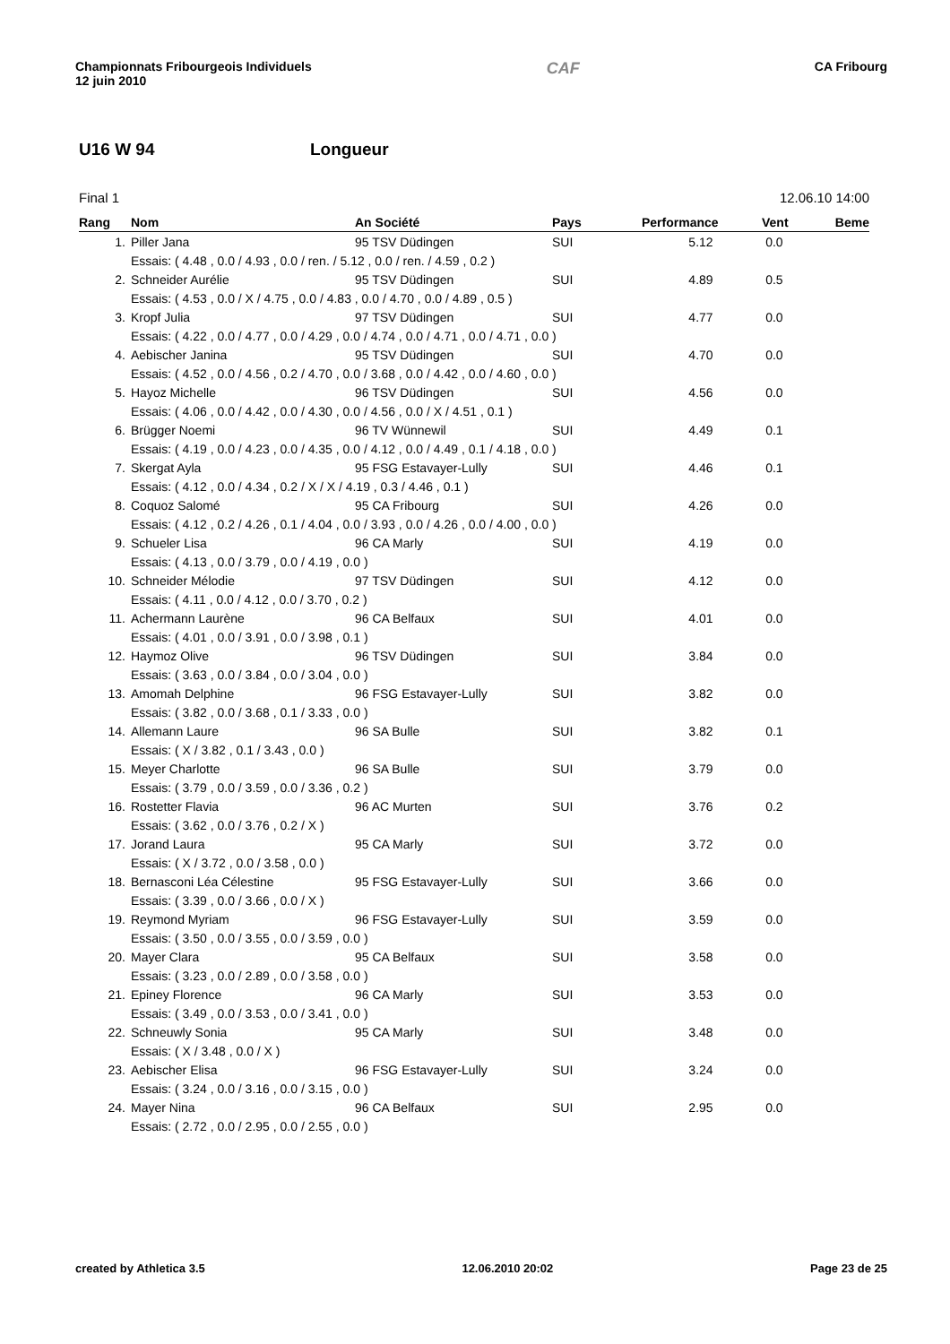Championnats Fribourgeois Individuels
12 juin 2010
CAF
CA Fribourg
U16 W 94 Longueur
Final 1 12.06.10 14:00
| Rang | Nom | An Société | Pays | Performance | Vent | Beme |
| --- | --- | --- | --- | --- | --- | --- |
| 1. | Piller Jana | 95 TSV Düdingen | SUI | 5.12 | 0.0 | |
| | Essais: ( 4.48 , 0.0 / 4.93 , 0.0 / ren. / 5.12 , 0.0 / ren. / 4.59 , 0.2 ) | | | | | |
| 2. | Schneider Aurélie | 95 TSV Düdingen | SUI | 4.89 | 0.5 | |
| | Essais: ( 4.53 , 0.0 / X / 4.75 , 0.0 / 4.83 , 0.0 / 4.70 , 0.0 / 4.89 , 0.5 ) | | | | | |
| 3. | Kropf Julia | 97 TSV Düdingen | SUI | 4.77 | 0.0 | |
| | Essais: ( 4.22 , 0.0 / 4.77 , 0.0 / 4.29 , 0.0 / 4.74 , 0.0 / 4.71 , 0.0 / 4.71 , 0.0 ) | | | | | |
| 4. | Aebischer Janina | 95 TSV Düdingen | SUI | 4.70 | 0.0 | |
| | Essais: ( 4.52 , 0.0 / 4.56 , 0.2 / 4.70 , 0.0 / 3.68 , 0.0 / 4.42 , 0.0 / 4.60 , 0.0 ) | | | | | |
| 5. | Hayoz Michelle | 96 TSV Düdingen | SUI | 4.56 | 0.0 | |
| | Essais: ( 4.06 , 0.0 / 4.42 , 0.0 / 4.30 , 0.0 / 4.56 , 0.0 / X / 4.51 , 0.1 ) | | | | | |
| 6. | Brügger Noemi | 96 TV Wünnewil | SUI | 4.49 | 0.1 | |
| | Essais: ( 4.19 , 0.0 / 4.23 , 0.0 / 4.35 , 0.0 / 4.12 , 0.0 / 4.49 , 0.1 / 4.18 , 0.0 ) | | | | | |
| 7. | Skergat Ayla | 95 FSG Estavayer-Lully | SUI | 4.46 | 0.1 | |
| | Essais: ( 4.12 , 0.0 / 4.34 , 0.2 / X / X / 4.19 , 0.3 / 4.46 , 0.1 ) | | | | | |
| 8. | Coquoz Salomé | 95 CA Fribourg | SUI | 4.26 | 0.0 | |
| | Essais: ( 4.12 , 0.2 / 4.26 , 0.1 / 4.04 , 0.0 / 3.93 , 0.0 / 4.26 , 0.0 / 4.00 , 0.0 ) | | | | | |
| 9. | Schueler Lisa | 96 CA Marly | SUI | 4.19 | 0.0 | |
| | Essais: ( 4.13 , 0.0 / 3.79 , 0.0 / 4.19 , 0.0 ) | | | | | |
| 10. | Schneider Mélodie | 97 TSV Düdingen | SUI | 4.12 | 0.0 | |
| | Essais: ( 4.11 , 0.0 / 4.12 , 0.0 / 3.70 , 0.2 ) | | | | | |
| 11. | Achermann Laurène | 96 CA Belfaux | SUI | 4.01 | 0.0 | |
| | Essais: ( 4.01 , 0.0 / 3.91 , 0.0 / 3.98 , 0.1 ) | | | | | |
| 12. | Haymoz Olive | 96 TSV Düdingen | SUI | 3.84 | 0.0 | |
| | Essais: ( 3.63 , 0.0 / 3.84 , 0.0 / 3.04 , 0.0 ) | | | | | |
| 13. | Amomah Delphine | 96 FSG Estavayer-Lully | SUI | 3.82 | 0.0 | |
| | Essais: ( 3.82 , 0.0 / 3.68 , 0.1 / 3.33 , 0.0 ) | | | | | |
| 14. | Allemann Laure | 96 SA Bulle | SUI | 3.82 | 0.1 | |
| | Essais: ( X / 3.82 , 0.1 / 3.43 , 0.0 ) | | | | | |
| 15. | Meyer Charlotte | 96 SA Bulle | SUI | 3.79 | 0.0 | |
| | Essais: ( 3.79 , 0.0 / 3.59 , 0.0 / 3.36 , 0.2 ) | | | | | |
| 16. | Rostetter Flavia | 96 AC Murten | SUI | 3.76 | 0.2 | |
| | Essais: ( 3.62 , 0.0 / 3.76 , 0.2 / X ) | | | | | |
| 17. | Jorand Laura | 95 CA Marly | SUI | 3.72 | 0.0 | |
| | Essais: ( X / 3.72 , 0.0 / 3.58 , 0.0 ) | | | | | |
| 18. | Bernasconi Léa Célestine | 95 FSG Estavayer-Lully | SUI | 3.66 | 0.0 | |
| | Essais: ( 3.39 , 0.0 / 3.66 , 0.0 / X ) | | | | | |
| 19. | Reymond Myriam | 96 FSG Estavayer-Lully | SUI | 3.59 | 0.0 | |
| | Essais: ( 3.50 , 0.0 / 3.55 , 0.0 / 3.59 , 0.0 ) | | | | | |
| 20. | Mayer Clara | 95 CA Belfaux | SUI | 3.58 | 0.0 | |
| | Essais: ( 3.23 , 0.0 / 2.89 , 0.0 / 3.58 , 0.0 ) | | | | | |
| 21. | Epiney Florence | 96 CA Marly | SUI | 3.53 | 0.0 | |
| | Essais: ( 3.49 , 0.0 / 3.53 , 0.0 / 3.41 , 0.0 ) | | | | | |
| 22. | Schneuwly Sonia | 95 CA Marly | SUI | 3.48 | 0.0 | |
| | Essais: ( X / 3.48 , 0.0 / X ) | | | | | |
| 23. | Aebischer Elisa | 96 FSG Estavayer-Lully | SUI | 3.24 | 0.0 | |
| | Essais: ( 3.24 , 0.0 / 3.16 , 0.0 / 3.15 , 0.0 ) | | | | | |
| 24. | Mayer Nina | 96 CA Belfaux | SUI | 2.95 | 0.0 | |
| | Essais: ( 2.72 , 0.0 / 2.95 , 0.0 / 2.55 , 0.0 ) | | | | | |
created by Athletica 3.5 12.06.2010 20:02 Page 23 de 25